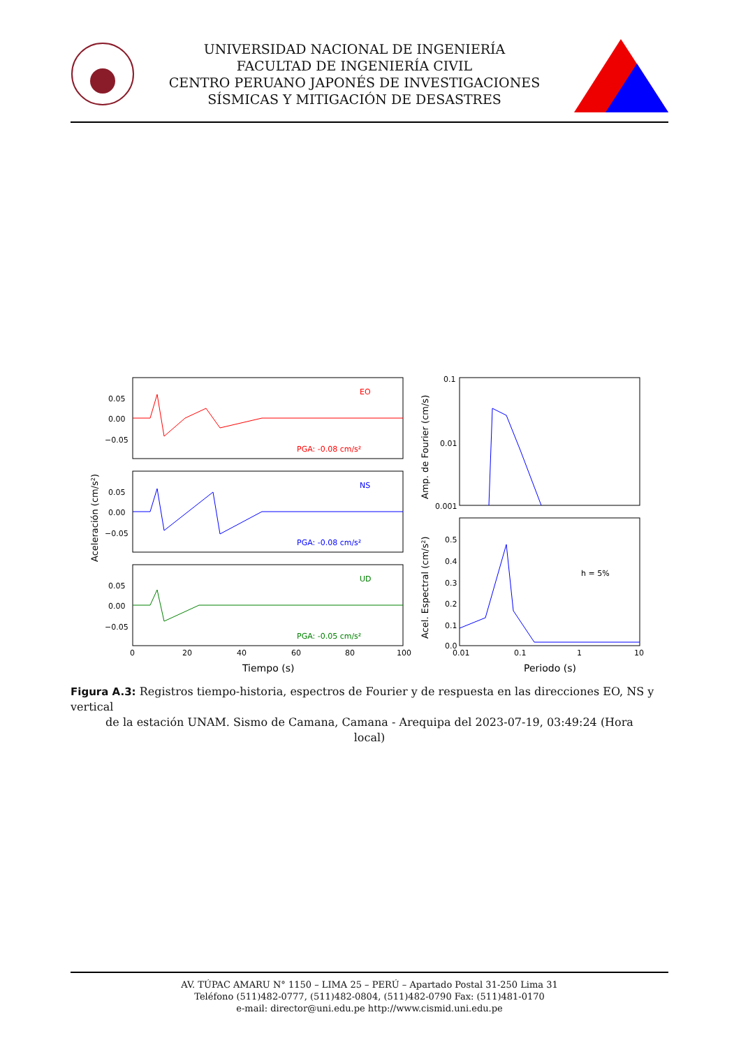UNIVERSIDAD NACIONAL DE INGENIERÍA
FACULTAD DE INGENIERÍA CIVIL
CENTRO PERUANO JAPONÉS DE INVESTIGACIONES
SÍSMICAS Y MITIGACIÓN DE DESASTRES
EO
NS
UD
PGA: -0.08 cm/s²
PGA: -0.08 cm/s²
PGA: -0.05 cm/s²
h = 5%
0.05
0.00
−0.05
0.05
0.00
−0.05
0.05
0.00
−0.05
0.1
0.01
0.001
0.5
0.4
0.3
0.2
0.1
0.0
0
20
40
60
80
100
0.01
0.1
1
10
Tiempo (s)
Periodo (s)
Aceleración (cm/s²)
Amp. de Fourier (cm/s)
Acel. Espectral (cm/s²)
Figura A.3: Registros tiempo-historia, espectros de Fourier y de respuesta en las direcciones EO, NS y vertical
de la estación UNAM. Sismo de Camana, Camana - Arequipa del 2023-07-19, 03:49:24 (Hora
local)
AV. TÚPAC AMARU N° 1150 – LIMA 25 – PERÚ – Apartado Postal 31-250 Lima 31
Teléfono (511)482-0777, (511)482-0804, (511)482-0790 Fax: (511)481-0170
e-mail: director@uni.edu.pe http://www.cismid.uni.edu.pe